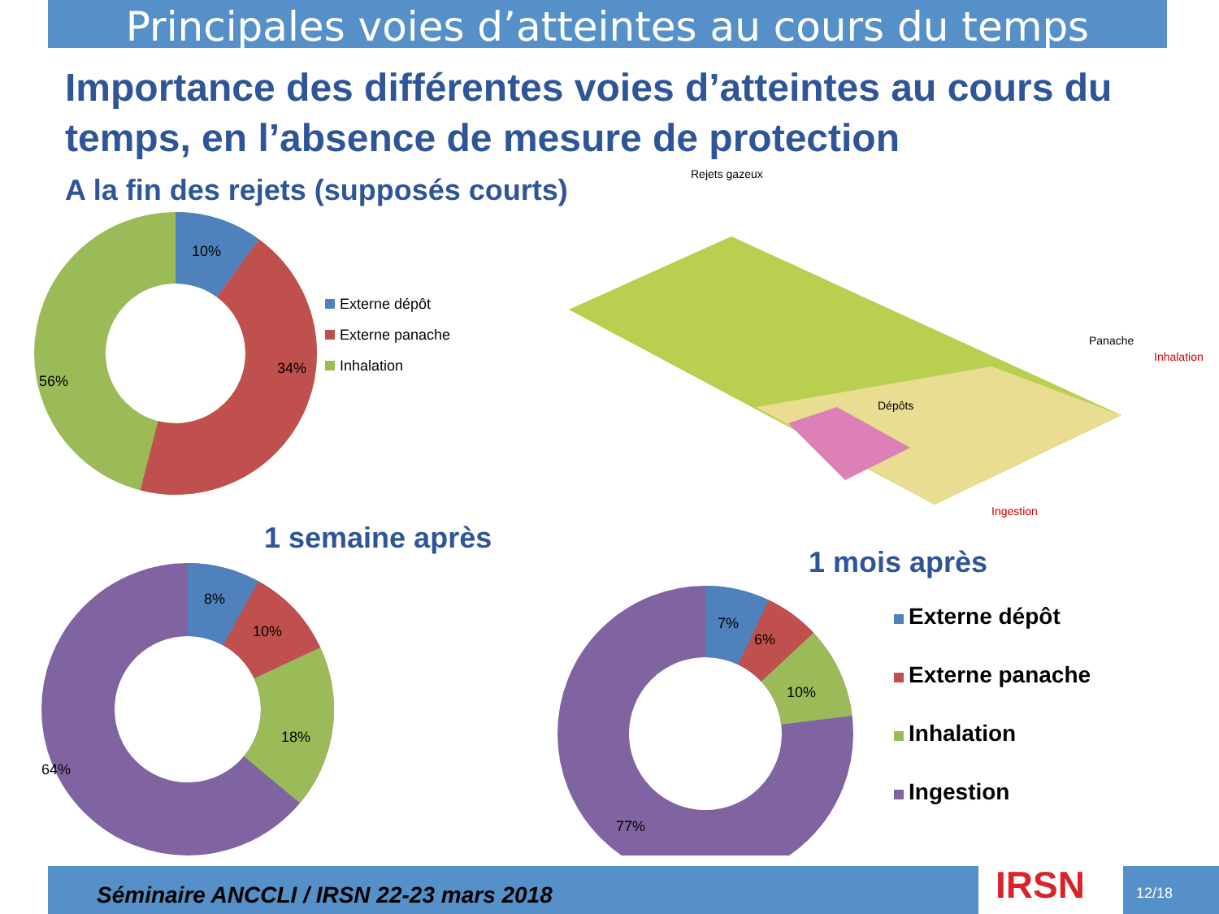Principales voies d’atteintes au cours du temps
Importance des différentes voies d’atteintes au cours du temps, en l’absence de mesure de protection
A la fin des rejets (supposés courts)
10%
34%
56%
Externe dépôt
Externe panache
Inhalation
Rejets gazeux
Panache
Inhalation
Dépôts
Ingestion
1 semaine après
8%
10%
18%
64%
1 mois après
7%
6%
10%
77%
Externe dépôt
Externe panache
Inhalation
Ingestion
Séminaire ANCCLI / IRSN 22-23 mars 2018 IRSN 12/18